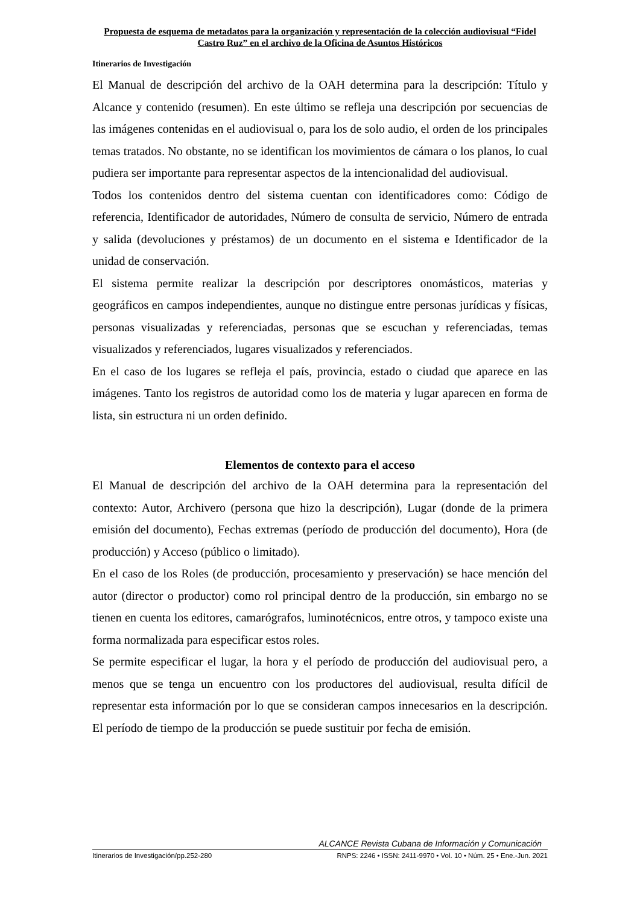Propuesta de esquema de metadatos para la organización y representación de la colección audiovisual “Fidel Castro Ruz” en el archivo de la Oficina de Asuntos Históricos
Itinerarios de Investigación
El Manual de descripción del archivo de la OAH determina para la descripción: Título y Alcance y contenido (resumen). En este último se refleja una descripción por secuencias de las imágenes contenidas en el audiovisual o, para los de solo audio, el orden de los principales temas tratados. No obstante, no se identifican los movimientos de cámara o los planos, lo cual pudiera ser importante para representar aspectos de la intencionalidad del audiovisual.
Todos los contenidos dentro del sistema cuentan con identificadores como: Código de referencia, Identificador de autoridades, Número de consulta de servicio, Número de entrada y salida (devoluciones y préstamos) de un documento en el sistema e Identificador de la unidad de conservación.
El sistema permite realizar la descripción por descriptores onomásticos, materias y geográficos en campos independientes, aunque no distingue entre personas jurídicas y físicas, personas visualizadas y referenciadas, personas que se escuchan y referenciadas, temas visualizados y referenciados, lugares visualizados y referenciados.
En el caso de los lugares se refleja el país, provincia, estado o ciudad que aparece en las imágenes. Tanto los registros de autoridad como los de materia y lugar aparecen en forma de lista, sin estructura ni un orden definido.
Elementos de contexto para el acceso
El Manual de descripción del archivo de la OAH determina para la representación del contexto: Autor, Archivero (persona que hizo la descripción), Lugar (donde de la primera emisión del documento), Fechas extremas (período de producción del documento), Hora (de producción) y Acceso (público o limitado).
En el caso de los Roles (de producción, procesamiento y preservación) se hace mención del autor (director o productor) como rol principal dentro de la producción, sin embargo no se tienen en cuenta los editores, camarógrafos, luminotécnicos, entre otros, y tampoco existe una forma normalizada para especificar estos roles.
Se permite especificar el lugar, la hora y el período de producción del audiovisual pero, a menos que se tenga un encuentro con los productores del audiovisual, resulta difícil de representar esta información por lo que se consideran campos innecesarios en la descripción. El período de tiempo de la producción se puede sustituir por fecha de emisión.
ALCANCE Revista Cubana de Información y Comunicación
Itinerarios de Investigación/pp.252-280 RNPS: 2246 • ISSN: 2411-9970 • Vol. 10 • Núm. 25 • Ene.-Jun. 2021